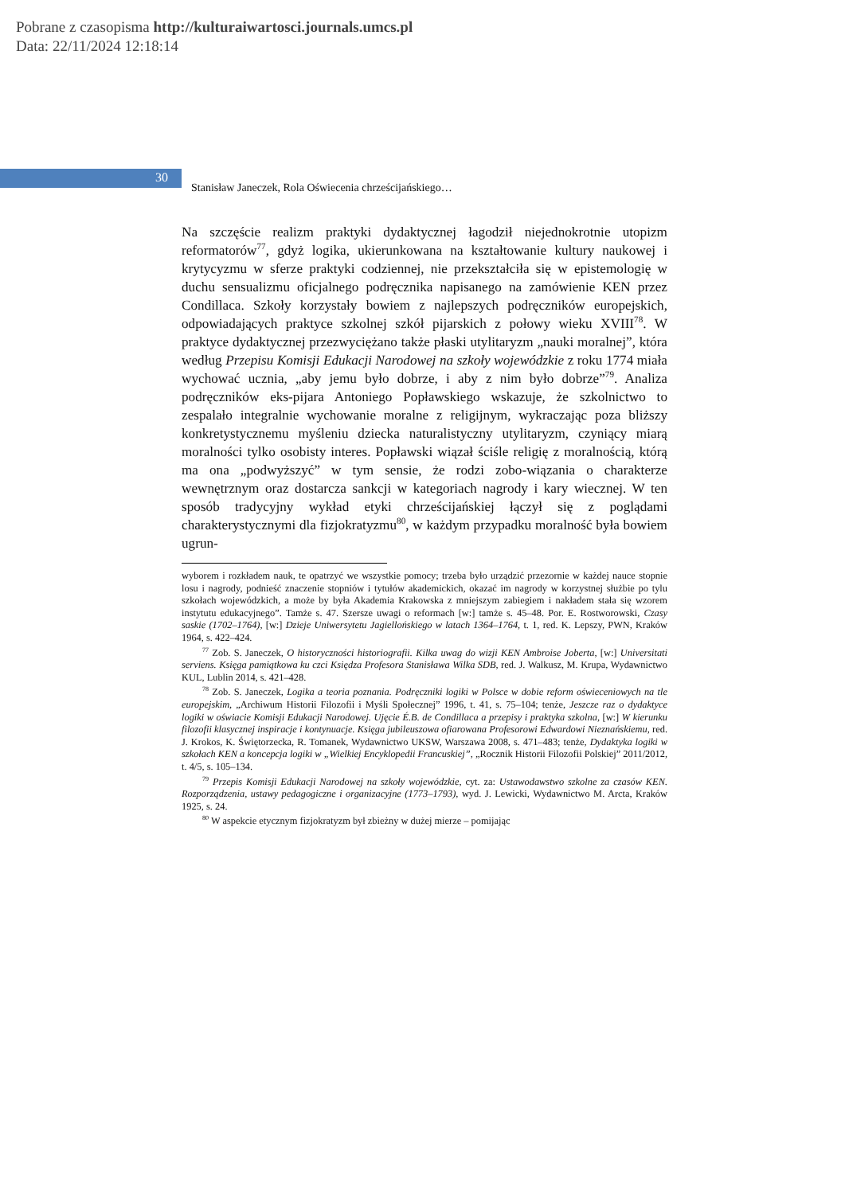Pobrane z czasopisma http://kulturaiwartosci.journals.umcs.pl
Data: 22/11/2024 12:18:14
30
Stanisław Janeczek, Rola Oświecenia chrześcijańskiego…
Na szczęście realizm praktyki dydaktycznej łagodził niejednokrotnie utopizm reformatorów<sup>77</sup>, gdyż logika, ukierunkowana na kształtowanie kultury naukowej i krytycyzmu w sferze praktyki codziennej, nie prze­kształciła się w epistemologię w duchu sensualizmu oficjalnego po­dręcznika napisanego na zamówienie KEN przez Condillaca. Szkoły ko­rzystały bowiem z najlepszych podręczników europejskich, odpowia­dających praktyce szkolnej szkół pijarskich z połowy wieku XVIII<sup>78</sup>. W praktyce dydaktycznej przezwyciężano także płaski utylitaryzm „nauki moralnej”, która według Przepisu Komisji Edukacji Narodowej na szkoły wo­jewódzkie z roku 1774 miała wychować ucznia, „aby jemu było dobrze, i aby z nim było dobrze”<sup>79</sup>. Analiza podręczników eks-pijara Antoniego Popławskiego wskazuje, że szkolnictwo to zespalało integralnie wychowanie moralne z religijnym, wykraczając poza bliższy konkretystycznemu myśleniu dziecka naturalistyczny utylitaryzm, czyniący miarą moralności tylko osobisty interes. Popławski wiązał ści­śle religię z moralnością, którą ma ona „podwyższyć” w tym sensie, że rodzi zobo-wiązania o charakterze wewnętrznym oraz dostarcza sankcji w kategoriach nagrody i kary wiecznej. W ten sposób tradycyjny wykład etyki chrześcijańskiej łączył się z poglądami charakterystycznymi dla fizjokratyzmu<sup>80</sup>, w każdym przypadku moralność była bowiem ugrun-
wyborem i rozkładem nauk, te opatrzyć we wszystkie pomocy; trzeba było urządzić przezornie w każdej nauce stopnie losu i nagrody, podnieść znaczenie stopniów i tytułów akademickich, okazać im nagrody w korzystnej służbie po tylu szkołach wojewódzkich, a może by była Akademia Krakowska z mniejszym zabiegiem i nakładem stała się wzorem instytutu edukacyjnego”. Tamże s. 47. Szersze uwagi o reformach [w:] tamże s. 45–48. Por. E. Rostworowski, Czasy saskie (1702–1764), [w:] Dzieje Uniwersytetu Jagiellońskiego w latach 1364–1764, t. 1, red. K. Lepszy, PWN, Kraków 1964, s. 422–424.
<sup>77</sup> Zob. S. Janeczek, O historyczności historiografii. Kilka uwag do wizji KEN Ambroise Joberta, [w:] Universitati serviens. Księga pamiątkowa ku czci Księdza Profesora Stanisława Wilka SDB, red. J. Walkusz, M. Krupa, Wydawnictwo KUL, Lublin 2014, s. 421–428.
<sup>78</sup> Zob. S. Janeczek, Logika a teoria poznania. Podręczniki logiki w Polsce w dobie reform oświeceniowych na tle europejskim, „Archiwum Historii Filozofii i Myśli Społecznej” 1996, t. 41, s. 75–104; tenże, Jeszcze raz o dydaktyce logiki w oświacie Komisji Edukacji Narodowej. Ujęcie É.B. de Condillaca a przepisy i praktyka szkolna, [w:] W kierunku filozofii klasycznej inspiracje i kontynuacje. Księga jubileuszowa ofiarowana Profesorowi Edwardowi Nieznańskiemu, red. J. Krokos, K. Świętorzecka, R. Tomanek, Wydawnictwo UKSW, Warszawa 2008, s. 471–483; tenże, Dydaktyka logiki w szkołach KEN a koncepcja logiki w „Wielkiej Encyklopedii Francuskiej”, „Rocznik Historii Filozofii Polskiej” 2011/2012, t. 4/5, s. 105–134.
<sup>79</sup> Przepis Komisji Edukacji Narodowej na szkoły wojewódzkie, cyt. za: Ustawodawstwo szkolne za czasów KEN. Rozporządzenia, ustawy pedagogiczne i organizacyjne (1773–1793), wyd. J. Lewicki, Wydawnictwo M. Arcta, Kraków 1925, s. 24.
<sup>80</sup> W aspekcie etycznym fizjokratyzm był zbieżny w dużej mierze – pomijając